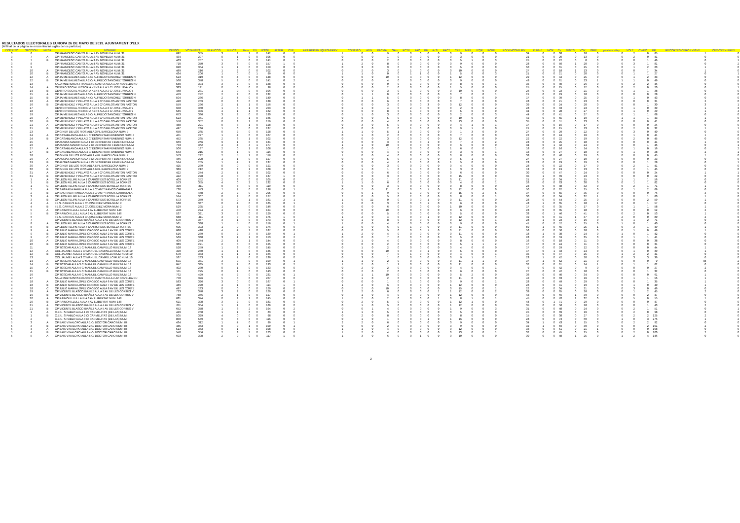RESULTADOS ELECTORALES EUROPA 26 DE MAYO DE 2019. AJUNTAMENT D'ELX
(Al final de la página se encuentra las siglas de los partidos)
| DISTRITO | SECCIÓN | MESA | NOMBRE | CENSO | VOTANTES | BLANCOS | NULOS | I.Fem | DV | PSOE | ALTER | CXE | ARA REPUBLIQUES-ERPV | CONTIGO | ADÑ | PACMA | SAIn | PCTE | FAC | PH | AxSI | PACT | CPE | MIEL | IZQP | PCPE | PODEMOS-EUPV | PUM+J | MCR | Cs | JUNTS | VOX | IGRE | pirates.cat/ep | VOLT | CV-EC | PP | RECORTES CERO-LV-GVE | CEX-CREX-PREX |
| --- | --- | --- | --- | --- | --- | --- | --- | --- | --- | --- | --- | --- | --- | --- | --- | --- | --- | --- | --- | --- | --- | --- | --- | --- | --- | --- | --- | --- | --- | --- | --- | --- | --- | --- | --- | --- | --- | --- | --- |
| 3 | 6 | | CP FRANCESC CANTO AULA 1 AV NOVELDA NUM: 31 | 692 | 355 | 3 | 2 | 1 | 0 | 142 | 0 | 0 | 1 | 0 | 0 | 9 | 0 | 0 | 0 | 0 | 0 | 0 | 9 | 0 | 0 | 0 | 34 | 0 | 0 | 38 | 0 | 28 | 0 | 0 | 2 | 0 | 85 | 1 | 0 |
| 3 | 7 | A | CP FRANCESC CANTO AULA 2 AV NOVELDA NUM: 31 | 434 | 207 | 0 | 1 | 0 | 0 | 105 | 0 | 0 | 0 | 0 | 0 | 1 | 0 | 0 | 0 | 0 | 0 | 0 | 3 | 0 | 0 | 0 | 21 | 0 | 0 | 20 | 0 | 13 | 0 | 0 | 2 | 0 | 41 | 0 | 0 |
| 3 | 7 | B | CP FRANCESC CANTO AULA 3 AV NOVELDA NUM: 31 | 463 | 257 | 1 | 0 | 0 | 0 | 141 | 0 | 1 | 0 | 0 | 0 | 2 | 0 | 0 | 0 | 0 | 0 | 0 | 5 | 1 | 0 | 3 | 25 | 0 | 0 | 22 | 0 | 8 | 0 | 0 | 0 | 1 | 46 | 0 | 1 |
| 3 | 8 | | CP FRANCESC CANTO AULA 4 AV NOVELDA NUM: 31 | 710 | 370 | 3 | 3 | 0 | 0 | 157 | 1 | 0 | 1 | 2 | 0 | 8 | 0 | 0 | 0 | 0 | 0 | 0 | 9 | 0 | 0 | 0 | 28 | 0 | 0 | 50 | 1 | 20 | 0 | 0 | 3 | 1 | 81 | 0 | 2 |
| 3 | 9 | | CP FRANCESC CANTO AULA 5 AV NOVELDA NUM: 31 | 690 | 354 | 1 | 1 | 0 | 0 | 159 | 0 | 3 | 0 | 3 | 0 | 9 | 0 | 0 | 0 | 0 | 0 | 0 | 5 | 0 | 0 | 0 | 50 | 0 | 0 | 31 | 0 | 25 | 0 | 0 | 1 | 2 | 63 | 1 | 0 |
| 3 | 10 | A | CP FRANCESC CANTO AULA 6 AV NOVELDA NUM: 31 | 489 | 216 | 1 | 2 | 0 | 0 | 102 | 0 | 0 | 0 | 2 | 0 | 3 | 0 | 1 | 0 | 0 | 0 | 0 | 10 | 0 | 0 | 0 | 27 | 0 | 0 | 18 | 1 | 13 | 0 | 0 | 0 | 1 | 34 | 1 | 0 |
| 3 | 10 | B | CP FRANCESC CANTO AULA 7 AV NOVELDA NUM: 31 | 434 | 206 | 1 | 0 | 0 | 1 | 99 | 0 | 0 | 1 | 1 | 0 | 0 | 0 | 1 | 1 | 0 | 0 | 1 | 5 | 0 | 0 | 3 | 21 | 0 | 0 | 21 | 0 | 20 | 0 | 0 | 1 | 1 | 27 | 0 | 1 |
| 3 | 12 | A | CP JAIME BALMES AULA 1 C/ ALFREDO SANCHEZ TORRES N | 523 | 319 | 6 | 4 | 0 | 0 | 148 | 0 | 0 | 0 | 0 | 0 | 10 | 0 | 4 | 0 | 0 | 0 | 1 | 12 | 0 | 0 | 0 | 29 | 0 | 0 | 44 | 0 | 25 | 0 | 0 | 1 | 2 | 33 | 0 | 0 |
| 3 | 12 | B | CP JAIME BALMES AULA 2 C/ ALFREDO SANCHEZ TORRES N | 568 | 348 | 5 | 2 | 0 | 0 | 141 | 0 | 2 | 0 | 0 | 0 | 4 | 0 | 0 | 0 | 0 | 0 | 0 | 9 | 0 | 0 | 0 | 49 | 0 | 0 | 61 | 0 | 23 | 1 | 1 | 1 | 0 | 49 | 0 | 0 |
| 3 | 13 | | SALA MULTIUSOS FRANCESC CANTO AULA 1 AV NOVELDA NU | 580 | 304 | 3 | 2 | 0 | 0 | 138 | 0 | 0 | 0 | 0 | 0 | 0 | 0 | 1 | 0 | 0 | 0 | 0 | 8 | 0 | 0 | 1 | 35 | 0 | 0 | 40 | 0 | 26 | 0 | 0 | 2 | 2 | 46 | 0 | 0 |
| 3 | 14 | A | CENTRO SOCIAL VICTORIA KENT AULA 1 C/ JOSE JAVALOY | 383 | 191 | 0 | 0 | 0 | 0 | 98 | 0 | 0 | 0 | 0 | 0 | 2 | 0 | 0 | 0 | 0 | 0 | 1 | 5 | 0 | 0 | 0 | 25 | 0 | 0 | 25 | 0 | 12 | 0 | 0 | 2 | 0 | 20 | 0 | 1 |
| 3 | 14 | B | CENTRO SOCIAL VICTORIA KENT AULA 2 C/ JOSE JAVALOY | 448 | 231 | 1 | 0 | 0 | 0 | 106 | 0 | 0 | 0 | 0 | 0 | 3 | 0 | 1 | 0 | 0 | 0 | 0 | 10 | 0 | 0 | 0 | 26 | 0 | 0 | 23 | 0 | 21 | 0 | 0 | 1 | 1 | 38 | 0 | 0 |
| 3 | 15 | A | CP JAIME BALMES AULA 3 C/ ALFREDO SANCHEZ TORRES N | 479 | 242 | 2 | 2 | 0 | 0 | 132 | 0 | 0 | 0 | 1 | 1 | 0 | 0 | 0 | 0 | 0 | 0 | 0 | 7 | 0 | 0 | 1 | 21 | 0 | 0 | 29 | 0 | 18 | 0 | 0 | 0 | 0 | 28 | 0 | 0 |
| 3 | 15 | B | CP JAIME BALMES AULA 4 C/ ALFREDO SANCHEZ TORRES N | 504 | 286 | 2 | 4 | 0 | 0 | 140 | 0 | 0 | 0 | 1 | 1 | 5 | 0 | 0 | 0 | 0 | 0 | 0 | 8 | 0 | 0 | 0 | 17 | 0 | 0 | 39 | 0 | 25 | 0 | 0 | 1 | 0 | 43 | 0 | 0 |
| 3 | 16 | A | CP MENENDEZ Y PELAYO AULA 1 C/ CARLOS ANTON PASTOR | 490 | 259 | 0 | 3 | 0 | 0 | 138 | 0 | 0 | 0 | 0 | 0 | 6 | 0 | 0 | 0 | 0 | 0 | 0 | 7 | 0 | 0 | 0 | 28 | 0 | 0 | 21 | 0 | 23 | 0 | 0 | 0 | 0 | 31 | 2 | 0 |
| 3 | 16 | B | CP MENENDEZ Y PELAYO AULA 2 C/ CARLOS ANTON PASTOR | 559 | 296 | 2 | 1 | 1 | 0 | 156 | 0 | 0 | 0 | 0 | 0 | 3 | 0 | 0 | 0 | 3 | 0 | 0 | 12 | 0 | 0 | 0 | 39 | 0 | 0 | 24 | 0 | 20 | 0 | 0 | 0 | 1 | 30 | 3 | 1 |
| 3 | 17 | | CENTRO SOCIAL VICTORIA KENT AULA 3 C/ JOSE JAVALOY | 658 | 350 | 1 | 5 | 1 | 0 | 203 | 0 | 0 | 0 | 1 | 0 | 4 | 0 | 2 | 0 | 0 | 0 | 0 | 2 | 0 | 0 | 2 | 28 | 0 | 0 | 33 | 0 | 23 | 0 | 0 | 1 | 0 | 39 | 1 | 3 |
| 3 | 18 | | CENTRO SOCIAL VICTORIA KENT AULA 4 C/ JOSE JAVALOY | 586 | 306 | 4 | 1 | 1 | 0 | 162 | 0 | 0 | 0 | 0 | 0 | 8 | 0 | 1 | 0 | 0 | 0 | 0 | 5 | 0 | 0 | 0 | 34 | 0 | 0 | 28 | 0 | 27 | 0 | 0 | 1 | 0 | 29 | 1 | 4 |
| 3 | 19 | | CP JAIME BALMES AULA 5 C/ ALFREDO SANCHEZ TORRES N | 673 | 386 | 3 | 2 | 0 | 0 | 190 | 0 | 0 | 0 | 1 | 0 | 3 | 0 | 0 | 0 | 0 | 0 | 0 | 2 | 0 | 0 | 3 | 44 | 0 | 0 | 41 | 0 | 27 | 0 | 0 | 1 | 1 | 68 | 0 | 0 |
| 3 | 20 | A | CP MENENDEZ Y PELAYO AULA 3 C/ CARLOS ANTON PASTOR | 523 | 351 | 3 | 3 | 1 | 0 | 165 | 0 | 0 | 0 | 0 | 0 | 5 | 0 | 0 | 0 | 0 | 0 | 0 | 10 | 0 | 0 | 0 | 42 | 0 | 0 | 55 | 1 | 19 | 0 | 1 | 1 | 1 | 43 | 1 | 0 |
| 3 | 20 | B | CP MENENDEZ Y PELAYO AULA 4 C/ CARLOS ANTON PASTOR | 558 | 352 | 0 | 3 | 1 | 0 | 179 | 0 | 0 | 0 | 0 | 0 | 4 | 0 | 0 | 0 | 0 | 0 | 0 | 13 | 0 | 0 | 0 | 35 | 0 | 0 | 51 | 0 | 23 | 0 | 0 | 0 | 0 | 41 | 0 | 0 |
| 3 | 21 | A | CP MENENDEZ Y PELAYO AULA 5 C/ CARLOS ANTON PASTOR | 488 | 221 | 0 | 3 | 1 | 0 | 128 | 0 | 0 | 0 | 3 | 0 | 5 | 0 | 0 | 0 | 0 | 0 | 0 | 4 | 1 | 0 | 1 | 17 | 0 | 0 | 16 | 0 | 17 | 0 | 0 | 0 | 0 | 24 | 0 | 0 |
| 3 | 21 | B | CP MENENDEZ Y PELAYO AULA 6 C/ CARLOS ANTON PASTOR | 497 | 236 | 1 | 0 | 0 | 0 | 137 | 0 | 0 | 0 | 0 | 0 | 2 | 0 | 1 | 0 | 0 | 0 | 0 | 9 | 1 | 0 | 0 | 21 | 0 | 0 | 15 | 0 | 13 | 0 | 0 | 2 | 0 | 32 | 1 | 1 |
| 3 | 23 | | CP GINER DE LOS RIOS AULA 3 PL BARCELONA NUM: 7 | 650 | 265 | 0 | 2 | 0 | 0 | 128 | 0 | 0 | 1 | 1 | 0 | 5 | 1 | 0 | 0 | 0 | 0 | 0 | 1 | 3 | 0 | 0 | 27 | 0 | 0 | 29 | 0 | 22 | 0 | 0 | 3 | 0 | 40 | 0 | 0 |
| 3 | 24 | A | CP CASABLANCA AULA 1 C/ DESPERTAR FEMENINO NUM: 4 | 451 | 227 | 1 | 4 | 0 | 0 | 107 | 0 | 0 | 0 | 1 | 0 | 2 | 0 | 0 | 0 | 0 | 0 | 0 | 7 | 0 | 0 | 0 | 22 | 0 | 0 | 24 | 0 | 16 | 0 | 0 | 1 | 0 | 41 | 1 | 0 |
| 3 | 24 | B | CP CASABLANCA AULA 2 C/ DESPERTAR FEMENINO NUM: 4 | 452 | 235 | 2 | 3 | 1 | 0 | 102 | 0 | 0 | 0 | 0 | 0 | 3 | 0 | 0 | 0 | 0 | 0 | 0 | 12 | 0 | 0 | 0 | 22 | 0 | 0 | 22 | 0 | 19 | 0 | 0 | 2 | 0 | 45 | 0 | 0 |
| 3 | 25 | | CP AUSIAS MARCH AULA 1 C/ DESPERTAR FEMENINO NUM: | 669 | 266 | 9 | 1 | 0 | 0 | 131 | 0 | 0 | 2 | 0 | 0 | 3 | 0 | 0 | 0 | 1 | 0 | 0 | 7 | 2 | 0 | 2 | 23 | 0 | 0 | 25 | 0 | 18 | 0 | 0 | 0 | 0 | 41 | 1 | 0 |
| 3 | 26 | | CP AUSIAS MARCH AULA 2 C/ DESPERTAR FEMENINO NUM: | 703 | 362 | 4 | 4 | 4 | 1 | 177 | 0 | 0 | 1 | 1 | 0 | 10 | 0 | 0 | 0 | 0 | 0 | 0 | 6 | 0 | 0 | 0 | 34 | 0 | 1 | 42 | 0 | 24 | 0 | 0 | 0 | 1 | 46 | 0 | 1 |
| 3 | 27 | A | CP CASABLANCA AULA 3 C/ DESPERTAR FEMENINO NUM: 4 | 506 | 187 | 2 | 0 | 1 | 0 | 108 | 0 | 0 | 0 | 0 | 0 | 1 | 0 | 0 | 0 | 0 | 0 | 1 | 6 | 0 | 0 | 1 | 18 | 0 | 0 | 16 | 0 | 14 | 0 | 0 | 1 | 0 | 16 | 0 | 2 |
| 3 | 27 | B | CP CASABLANCA AULA 4 C/ DESPERTAR FEMENINO NUM: 4 | 563 | 215 | 0 | 1 | 0 | 0 | 116 | 0 | 0 | 0 | 0 | 0 | 4 | 0 | 0 | 0 | 0 | 0 | 0 | 3 | 0 | 0 | 1 | 13 | 0 | 0 | 27 | 0 | 18 | 0 | 0 | 1 | 0 | 28 | 2 | 1 |
| 3 | 28 | | CP GINER DE LOS RIOS AULA 4 PL BARCELONA NUM: 7 | 553 | 292 | 2 | 5 | 1 | 0 | 118 | 0 | 0 | 1 | 0 | 0 | 4 | 0 | 0 | 0 | 0 | 0 | 0 | 8 | 0 | 0 | 0 | 38 | 0 | 0 | 40 | 0 | 29 | 0 | 0 | 0 | 0 | 45 | 1 | 0 |
| 3 | 29 | A | CP AUSIAS MARCH AULA 3 C/ DESPERTAR FEMENINO NUM: | 446 | 228 | 1 | 1 | 0 | 0 | 127 | 0 | 0 | 0 | 0 | 0 | 5 | 0 | 0 | 0 | 0 | 0 | 0 | 5 | 1 | 0 | 1 | 27 | 0 | 0 | 27 | 0 | 10 | 0 | 0 | 0 | 0 | 23 | 0 | 0 |
| 3 | 29 | B | CP AUSIAS MARCH AULA 4 C/ DESPERTAR FEMENINO NUM: | 514 | 255 | 1 | 4 | 1 | 0 | 137 | 0 | 0 | 0 | 0 | 0 | 4 | 0 | 1 | 0 | 0 | 0 | 1 | 5 | 0 | 0 | 0 | 23 | 0 | 0 | 29 | 0 | 19 | 0 | 0 | 0 | 1 | 28 | 0 | 1 |
| 3 | 30 | A | CP GINER DE LOS RIOS AULA 5 PL BARCELONA NUM: 7 | 425 | 239 | 0 | 0 | 0 | 0 | 121 | 0 | 0 | 0 | 0 | 0 | 3 | 0 | 0 | 0 | 0 | 0 | 0 | 4 | 0 | 0 | 0 | 28 | 0 | 0 | 22 | 0 | 17 | 0 | 0 | 2 | 1 | 41 | 0 | 0 |
| 3 | 30 | B | CP GINER DE LOS RIOS AULA 6 PL BARCELONA NUM: 7 | 386 | 212 | 0 | 3 | 1 | 0 | 108 | 0 | 0 | 0 | 1 | 0 | 1 | 0 | 1 | 0 | 0 | 0 | 1 | 3 | 0 | 0 | 0 | 13 | 0 | 0 | 19 | 0 | 13 | 0 | 0 | 2 | 1 | 45 | 0 | 0 |
| 3 | 31 | A | CP MENENDEZ Y PELAYO AULA 7 C/ CARLOS ANTON PASTOR | 422 | 244 | 2 | 1 | 0 | 0 | 102 | 0 | 0 | 0 | 0 | 0 | 6 | 0 | 0 | 0 | 0 | 0 | 0 | 6 | 0 | 0 | 0 | 30 | 0 | 0 | 47 | 0 | 24 | 0 | 0 | 0 | 0 | 24 | 1 | 1 |
| 3 | 31 | B | CP MENENDEZ Y PELAYO AULA 8 C/ CARLOS ANTON PASTOR | 422 | 278 | 2 | 0 | 0 | 0 | 137 | 1 | 0 | 0 | 0 | 0 | 3 | 0 | 0 | 0 | 0 | 0 | 0 | 15 | 0 | 0 | 0 | 35 | 1 | 0 | 39 | 0 | 23 | 0 | 0 | 0 | 0 | 22 | 0 | 0 |
| 4 | 1 | A | CP LEON FELIPE AULA 1 C/ ARISTIDES BOTELLA TORRES | 409 | 252 | 2 | 3 | 0 | 0 | 105 | 0 | 0 | 0 | 0 | 0 | 1 | 0 | 0 | 0 | 0 | 0 | 0 | 11 | 0 | 0 | 1 | 21 | 0 | 0 | 34 | 0 | 15 | 0 | 1 | 1 | 1 | 56 | 0 | 0 |
| 4 | 1 | B | CP LEON FELIPE AULA 2 C/ ARISTIDES BOTELLA TORRES | 573 | 355 | 4 | 0 | 2 | 1 | 132 | 0 | 0 | 1 | 1 | 0 | 6 | 0 | 0 | 0 | 0 | 0 | 0 | 4 | 0 | 0 | 1 | 26 | 0 | 0 | 63 | 0 | 30 | 0 | 0 | 1 | 1 | 82 | 0 | 0 |
| 4 | 1 | C | CP LEON FELIPE AULA 3 C/ ARISTIDES BOTELLA TORRES | 490 | 311 | 0 | 3 | 0 | 0 | 119 | 0 | 0 | 0 | 0 | 0 | 3 | 0 | 0 | 0 | 0 | 0 | 0 | 8 | 0 | 0 | 0 | 23 | 0 | 0 | 48 | 0 | 32 | 0 | 0 | 2 | 1 | 71 | 1 | 0 |
| 4 | 2 | A | CP SAGRADA FAMILIA AULA 1 C/ ANTº RAMOS CARRATALA | 730 | 443 | 7 | 1 | 0 | 0 | 198 | 0 | 1 | 0 | 2 | 0 | 11 | 0 | 0 | 0 | 1 | 0 | 0 | 12 | 0 | 0 | 0 | 50 | 0 | 0 | 62 | 0 | 25 | 0 | 0 | 1 | 2 | 69 | 0 | 0 |
| 4 | 2 | B | CP SAGRADA FAMILIA AULA 2 C/ ANTº RAMOS CARRATALA | 711 | 448 | 2 | 2 | 0 | 0 | 205 | 0 | 0 | 0 | 0 | 1 | 9 | 0 | 1 | 0 | 0 | 0 | 0 | 15 | 0 | 2 | 5 | 37 | 0 | 0 | 55 | 0 | 35 | 0 | 0 | 0 | 0 | 76 | 3 | 0 |
| 4 | 3 | A | CP LEON FELIPE AULA 4 C/ ARISTIDES BOTELLA TORRES | 514 | 307 | 0 | 2 | 0 | 0 | 127 | 0 | 0 | 2 | 0 | 0 | 5 | 0 | 2 | 0 | 0 | 0 | 0 | 8 | 0 | 0 | 1 | 30 | 0 | 0 | 34 | 0 | 32 | 1 | 0 | 0 | 1 | 60 | 1 | 0 |
| 4 | 3 | B | CP LEON FELIPE AULA 5 C/ ARISTIDES BOTELLA TORRES | 573 | 359 | 0 | 0 | 1 | 0 | 161 | 2 | 1 | 1 | 0 | 12 | 0 | 0 | 0 | 0 | 1 | 0 | 0 | 11 | 0 | 0 | 0 | 28 | 0 | 0 | 54 | 0 | 25 | 0 | 0 | 0 | 2 | 59 | 1 | 0 |
| 4 | 4 | A | I.E.S. CARRUS AULA 1 C/ JOSE DIEZ MORA NUM: 2 | 538 | 337 | 0 | 4 | 0 | 0 | 165 | 0 | 1 | 1 | 0 | 0 | 3 | 0 | 0 | 0 | 1 | 0 | 0 | 6 | 0 | 0 | 0 | 43 | 1 | 0 | 35 | 0 | 18 | 1 | 0 | 0 | 1 | 57 | 0 | 0 |
| 4 | 4 | B | I.E.S. CARRUS AULA 2 C/ JOSE DIEZ MORA NUM: 2 | 529 | 295 | 1 | 1 | 0 | 0 | 146 | 0 | 0 | 0 | 0 | 0 | 6 | 0 | 0 | 0 | 0 | 0 | 1 | 10 | 0 | 0 | 0 | 17 | 0 | 0 | 35 | 0 | 17 | 0 | 0 | 1 | 1 | 58 | 1 | 0 |
| 4 | 5 | A | CP RAIMON LLULL AULA 1 AV LLIBERTAT NUM: 148 | 478 | 274 | 4 | 0 | 0 | 0 | 124 | 0 | 0 | 0 | 0 | 0 | 10 | 0 | 0 | 0 | 0 | 0 | 0 | 6 | 0 | 0 | 0 | 23 | 0 | 0 | 35 | 0 | 18 | 0 | 0 | 0 | 0 | 52 | 2 | 0 |
| 4 | 5 | B | CP RAIMON LLULL AULA 2 AV LLIBERTAT NUM: 148 | 537 | 321 | 3 | 2 | 0 | 0 | 129 | 0 | 0 | 0 | 0 | 0 | 5 | 0 | 0 | 0 | 0 | 0 | 0 | 5 | 0 | 0 | 0 | 33 | 0 | 1 | 46 | 0 | 41 | 0 | 0 | 2 | 0 | 53 | 1 | 0 |
| 4 | 6 | | I.E.S. CARRUS AULA 3 C/ JOSE DIEZ MORA NUM: 2 | 688 | 411 | 3 | 0 | 0 | 0 | 175 | 1 | 0 | 1 | 2 | 0 | 4 | 0 | 0 | 0 | 1 | 0 | 0 | 12 | 0 | 0 | 0 | 49 | 0 | 0 | 41 | 1 | 37 | 0 | 2 | 0 | 0 | 80 | 2 | 0 |
| 4 | 7 | | CP VICENTE BLASCO IBAÑEZ AULA 1 AV DE LES CORTES V | 570 | 347 | 3 | 1 | 0 | 0 | 173 | 0 | 4 | 0 | 1 | 0 | 8 | 0 | 0 | 0 | 0 | 0 | 0 | 12 | 0 | 0 | 1 | 28 | 1 | 0 | 23 | 0 | 16 | 0 | 0 | 1 | 2 | 71 | 0 | 2 |
| 4 | 8 | A | CP LEON FELIPE AULA 6 C/ ARISTIDES BOTELLA TORRES | 561 | 338 | 1 | 5 | 0 | 0 | 156 | 0 | 1 | 1 | 0 | 0 | 4 | 0 | 0 | 0 | 0 | 0 | 0 | 9 | 0 | 0 | 0 | 41 | 0 | 0 | 52 | 0 | 25 | 0 | 1 | 0 | 1 | 40 | 0 | 0 |
| 4 | 8 | B | CP LEON FELIPE AULA 7 C/ ARISTIDES BOTELLA TORRES | 605 | 393 | 1 | 0 | 0 | 0 | 176 | 0 | 0 | 2 | 0 | 0 | 6 | 0 | 1 | 0 | 0 | 0 | 0 | 11 | 0 | 0 | 0 | 50 | 1 | 0 | 65 | 0 | 25 | 1 | 0 | 3 | 1 | 49 | 1 | 0 |
| 4 | 9 | A | CP JULIO MARIA LOPEZ OROZCO AULA 1 AV DE LES CORTE | 688 | 410 | 4 | 4 | 2 | 0 | 187 | 0 | 0 | 0 | 0 | 0 | 5 | 0 | 0 | 0 | 1 | 0 | 0 | 21 | 0 | 0 | 0 | 56 | 0 | 0 | 50 | 0 | 28 | 0 | 0 | 1 | 0 | 49 | 1 | 0 |
| 4 | 9 | B | CP JULIO MARIA LOPEZ OROZCO AULA 2 AV DE LES CORTE | 516 | 289 | 0 | 2 | 3 | 0 | 139 | 0 | 1 | 1 | 2 | 0 | 4 | 0 | 0 | 0 | 0 | 0 | 0 | 11 | 0 | 0 | 0 | 18 | 1 | 0 | 38 | 0 | 24 | 0 | 1 | 0 | 1 | 42 | 0 | 0 |
| 4 | 9 | C | CP JULIO MARIA LOPEZ OROZCO AULA 3 AV DE LES CORTE | 566 | 338 | 3 | 1 | 1 | 0 | 153 | 0 | 2 | 0 | 0 | 0 | 7 | 0 | 0 | 0 | 0 | 0 | 0 | 5 | 0 | 0 | 0 | 28 | 0 | 0 | 59 | 0 | 35 | 0 | 0 | 1 | 1 | 41 | 0 | 0 |
| 4 | 10 | A | CP JULIO MARIA LOPEZ OROZCO AULA 4 AV DE LES CORTE | 409 | 244 | 2 | 1 | 1 | 0 | 144 | 0 | 0 | 0 | 1 | 0 | 4 | 0 | 0 | 0 | 0 | 0 | 0 | 8 | 0 | 0 | 0 | 16 | 0 | 0 | 18 | 0 | 11 | 0 | 0 | 0 | 0 | 38 | 0 | 0 |
| 4 | 10 | B | CP JULIO MARIA LOPEZ OROZCO AULA 5 AV DE LES CORTE | 386 | 221 | 2 | 0 | 0 | 0 | 125 | 0 | 0 | 0 | 0 | 0 | 2 | 0 | 0 | 0 | 0 | 0 | 0 | 5 | 1 | 1 | 2 | 17 | 0 | 0 | 24 | 0 | 11 | 0 | 0 | 0 | 0 | 31 | 0 | 0 |
| 4 | 11 | | CP TOSCAR AULA 1 C/ MANUEL CAMPELLO RUIZ NUM: 13 | 528 | 259 | 1 | 3 | 0 | 0 | 145 | 0 | 0 | 0 | 1 | 0 | 2 | 0 | 0 | 0 | 0 | 0 | 0 | 4 | 0 | 0 | 0 | 17 | 0 | 0 | 29 | 0 | 12 | 0 | 0 | 0 | 0 | 44 | 1 | 0 |
| 4 | 12 | A | COL JAUME I AULA 1 C/ MANUEL CAMPELLO RUIZ NUM: 10 | 490 | 280 | 1 | 1 | 0 | 0 | 135 | 0 | 0 | 0 | 0 | 0 | 10 | 0 | 0 | 0 | 1 | 0 | 0 | 5 | 0 | 0 | 0 | 17 | 0 | 1 | 43 | 0 | 24 | 0 | 0 | 1 | 0 | 39 | 1 | 0 |
| 4 | 12 | B | COL JAUME I AULA 2 C/ MANUEL CAMPELLO RUIZ NUM: 10 | 570 | 333 | 1 | 1 | 1 | 0 | 166 | 0 | 0 | 0 | 0 | 0 | 7 | 0 | 1 | 0 | 0 | 0 | 0 | 4 | 0 | 0 | 1 | 35 | 0 | 0 | 47 | 0 | 25 | 0 | 1 | 2 | 2 | 41 | 0 | 0 |
| 4 | 13 | | COL JAUME I AULA 3 C/ MANUEL CAMPELLO RUIZ NUM: 10 | 537 | 283 | 3 | 1 | 0 | 0 | 136 | 0 | 0 | 0 | 3 | 0 | 1 | 0 | 0 | 0 | 0 | 0 | 0 | 9 | 1 | 0 | 1 | 23 | 1 | 0 | 42 | 0 | 20 | 0 | 0 | 3 | 3 | 36 | 0 | 0 |
| 4 | 14 | A | CP TOSCAR AULA 2 C/ MANUEL CAMPELLO RUIZ NUM: 13 | 591 | 381 | 3 | 0 | 0 | 0 | 199 | 0 | 1 | 1 | 1 | 0 | 2 | 0 | 0 | 0 | 0 | 0 | 0 | 11 | 1 | 1 | 0 | 37 | 1 | 0 | 52 | 0 | 21 | 0 | 0 | 0 | 0 | 0 | 48 | 2 |
| 4 | 14 | B | CP TOSCAR AULA 3 C/ MANUEL CAMPELLO RUIZ NUM: 13 | 647 | 385 | 2 | 1 | 0 | 0 | 193 | 0 | 2 | 1 | 2 | 0 | 1 | 1 | 0 | 0 | 0 | 0 | 0 | 11 | 0 | 0 | 0 | 32 | 0 | 0 | 61 | 0 | 14 | 1 | 0 | 1 | 1 | 62 | 0 | 0 |
| 4 | 15 | A | CP TOSCAR AULA 4 C/ MANUEL CAMPELLO RUIZ NUM: 13 | 402 | 230 | 0 | 1 | 0 | 0 | 133 | 0 | 0 | 0 | 2 | 0 | 2 | 0 | 0 | 0 | 0 | 0 | 0 | 4 | 0 | 0 | 1 | 9 | 0 | 0 | 42 | 0 | 9 | 0 | 0 | 0 | 0 | 27 | 2 | 0 |
| 4 | 15 | B | CP TOSCAR AULA 5 C/ MANUEL CAMPELLO RUIZ NUM: 13 | 511 | 275 | 0 | 1 | 0 | 0 | 143 | 0 | 0 | 0 | 2 | 0 | 2 | 0 | 1 | 0 | 0 | 0 | 0 | 6 | 0 | 0 | 0 | 27 | 0 | 0 | 42 | 0 | 18 | 0 | 0 | 0 | 1 | 32 | 0 | 0 |
| 4 | 16 | | CP TOSCAR AULA 6 C/ MANUEL CAMPELLO RUIZ NUM: 13 | 762 | 429 | 4 | 2 | 0 | 0 | 231 | 0 | 1 | 0 | 1 | 1 | 10 | 0 | 0 | 0 | 0 | 0 | 0 | 5 | 2 | 0 | 0 | 36 | 0 | 0 | 40 | 0 | 34 | 0 | 0 | 0 | 0 | 61 | 1 | 0 |
| 4 | 17 | | SALA MULTIUSOS FRANCESC CANTO AULA 2 AV NOVELDA NU | 750 | 376 | 5 | 0 | 0 | 0 | 207 | 0 | 0 | 0 | 1 | 0 | 2 | 0 | 0 | 0 | 0 | 0 | 0 | 11 | 0 | 0 | 0 | 42 | 0 | 0 | 33 | 0 | 16 | 0 | 0 | 1 | 1 | 56 | 1 | 0 |
| 4 | 18 | A | CP JULIO MARIA LOPEZ OROZCO AULA 6 AV DE LES CORTE | 583 | 326 | 3 | 0 | 0 | 0 | 167 | 0 | 1 | 0 | 0 | 0 | 1 | 0 | 1 | 0 | 0 | 0 | 0 | 9 | 0 | 0 | 1 | 28 | 0 | 0 | 49 | 0 | 29 | 0 | 0 | 0 | 1 | 35 | 1 | 0 |
| 4 | 18 | B | CP JULIO MARIA LOPEZ OROZCO AULA 7 AV DE LES CORTE | 486 | 270 | 4 | 1 | 0 | 0 | 114 | 1 | 0 | 1 | 2 | 0 | 6 | 0 | 0 | 0 | 0 | 0 | 1 | 12 | 0 | 0 | 0 | 26 | 0 | 0 | 41 | 0 | 19 | 0 | 0 | 1 | 0 | 40 | 1 | 0 |
| 4 | 18 | C | CP JULIO MARIA LOPEZ OROZCO AULA 8 AV DE LES CORTE | 497 | 283 | 0 | 0 | 0 | 0 | 129 | 0 | 0 | 0 | 2 | 0 | 10 | 0 | 0 | 0 | 0 | 0 | 0 | 15 | 0 | 0 | 1 | 22 | 0 | 0 | 34 | 0 | 21 | 0 | 0 | 3 | 0 | 46 | 0 | 0 |
| 4 | 19 | A | CP VICENTE BLASCO IBAÑEZ AULA 2 AV DE LES CORTES V | 723 | 340 | 3 | 2 | 0 | 0 | 129 | 0 | 0 | 2 | 2 | 0 | 6 | 0 | 0 | 0 | 0 | 1 | 1 | 12 | 0 | 0 | 2 | 39 | 0 | 0 | 65 | 0 | 26 | 0 | 0 | 1 | 2 | 45 | 2 | 0 |
| 4 | 19 | B | CP VICENTE BLASCO IBAÑEZ AULA 3 AV DE LES CORTES V | 788 | 346 | 2 | 1 | 0 | 0 | 127 | 0 | 0 | 0 | 1 | 0 | 4 | 0 | 0 | 0 | 0 | 0 | 1 | 12 | 0 | 0 | 0 | 43 | 0 | 0 | 66 | 1 | 39 | 0 | 0 | 0 | 2 | 47 | 0 | 0 |
| 4 | 20 | A | CP RAIMON LLULL AULA 3 AV LLIBERTAT NUM: 148 | 631 | 374 | 0 | 2 | 1 | 0 | 145 | 0 | 0 | 1 | 2 | 0 | 2 | 0 | 0 | 0 | 0 | 1 | 0 | 8 | 1 | 0 | 1 | 45 | 0 | 0 | 70 | 2 | 32 | 0 | 0 | 5 | 0 | 55 | 1 | 0 |
| 4 | 20 | B | CP RAIMON LLULL AULA 4 AV LLIBERTAT NUM: 148 | 621 | 398 | 3 | 2 | 0 | 0 | 181 | 0 | 0 | 0 | 2 | 0 | 5 | 0 | 0 | 0 | 0 | 0 | 1 | 12 | 1 | 0 | 0 | 44 | 0 | 1 | 71 | 0 | 29 | 0 | 0 | 0 | 0 | 47 | 0 | 0 |
| 4 | 21 | A | CP VICENTE BLASCO IBAÑEZ AULA 4 AV DE LES CORTES V | 611 | 354 | 1 | 1 | 0 | 0 | 166 | 0 | 0 | 0 | 1 | 0 | 5 | 0 | 0 | 0 | 0 | 0 | 1 | 12 | 0 | 0 | 0 | 35 | 0 | 0 | 58 | 0 | 28 | 0 | 0 | 0 | 1 | 43 | 2 | 0 |
| 4 | 21 | B | CP VICENTE BLASCO IBAÑEZ AULA 5 AV DE LES CORTES V | 652 | 378 | 1 | 3 | 2 | 0 | 194 | 0 | 2 | 0 | 0 | 1 | 4 | 0 | 0 | 0 | 0 | 0 | 1 | 9 | 0 | 0 | 3 | 31 | 0 | 0 | 48 | 0 | 24 | 0 | 0 | 2 | 1 | 51 | 0 | 1 |
| 5 | 1 | A | C.E.U. S PABLO AULA 1 C/ CARMELITAS (DE LAS) NUM: | 426 | 258 | 1 | 1 | 0 | 0 | 63 | 0 | 0 | 1 | 1 | 0 | 5 | 0 | 0 | 0 | 0 | 0 | 0 | 5 | 0 | 0 | 0 | 25 | 0 | 0 | 39 | 0 | 16 | 0 | 0 | 2 | 0 | 98 | 0 | 0 |
| 5 | 1 | B | C.E.U. S PABLO AULA 2 C/ CARMELITAS (DE LAS) NUM: | 505 | 329 | 4 | 0 | 0 | 0 | 98 | 0 | 0 | 0 | 2 | 0 | 8 | 0 | 0 | 0 | 0 | 0 | 0 | 8 | 0 | 0 | 0 | 15 | 0 | 0 | 38 | 0 | 27 | 0 | 0 | 2 | 2 | 125 | 2 | 0 |
| 5 | 2 | | C.E.U. S PABLO AULA 3 C/ CARMELITAS (DE LAS) NUM: | 850 | 589 | 6 | 3 | 0 | 0 | 115 | 0 | 0 | 0 | 1 | 0 | 1 | 0 | 0 | 0 | 1 | 0 | 1 | 16 | 0 | 0 | 0 | 28 | 0 | 0 | 73 | 0 | 60 | 0 | 1 | 0 | 3 | 276 | 1 | 2 |
| 5 | 3 | A | CP BAIX VINALOPO AULA 1 C/ DOCTOR CARO NUM: 84 | 434 | 312 | 1 | 4 | 0 | 0 | 99 | 0 | 1 | 2 | 2 | 0 | 6 | 0 | 0 | 0 | 0 | 0 | 0 | 9 | 0 | 0 | 0 | 34 | 1 | 0 | 43 | 1 | 15 | 0 | 0 | 2 | 2 | 92 | 0 | 0 |
| 5 | 3 | B | CP BAIX VINALOPO AULA 2 C/ DOCTOR CARO NUM: 84 | 485 | 343 | 0 | 0 | 1 | 0 | 100 | 0 | 1 | 0 | 0 | 0 | 2 | 0 | 0 | 0 | 0 | 0 | 3 | 9 | 0 | 0 | 0 | 32 | 1 | 0 | 59 | 0 | 30 | 0 | 0 | 0 | 2 | 101 | 2 | 0 |
| 5 | 4 | A | CP BAIX VINALOPO AULA 3 C/ DOCTOR CARO NUM: 84 | 513 | 343 | 0 | 1 | 0 | 0 | 108 | 0 | 0 | 1 | 1 | 0 | 4 | 0 | 0 | 0 | 0 | 0 | 0 | 12 | 0 | 0 | 0 | 33 | 0 | 0 | 51 | 0 | 21 | 1 | 0 | 0 | 0 | 108 | 0 | 0 |
| 5 | 4 | B | CP BAIX VINALOPO AULA 4 C/ DOCTOR CARO NUM: 84 | 540 | 356 | 2 | 3 | 2 | 0 | 123 | 0 | 0 | 1 | 2 | 0 | 4 | 0 | 0 | 0 | 0 | 0 | 0 | 13 | 0 | 0 | 1 | 32 | 0 | 0 | 45 | 0 | 25 | 0 | 0 | 2 | 0 | 100 | 2 | 0 |
| 5 | 5 | A | CP BAIX VINALOPO AULA 5 C/ DOCTOR CARO NUM: 84 | 603 | 398 | 2 | 0 | 0 | 0 | 117 | 1 | 0 | 1 | 3 | 0 | 6 | 0 | 0 | 1 | 0 | 0 | 0 | 10 | 0 | 0 | 0 | 30 | 0 | 0 | 48 | 1 | 25 | 0 | 1 | 2 | 4 | 146 | 0 | 0 |
2